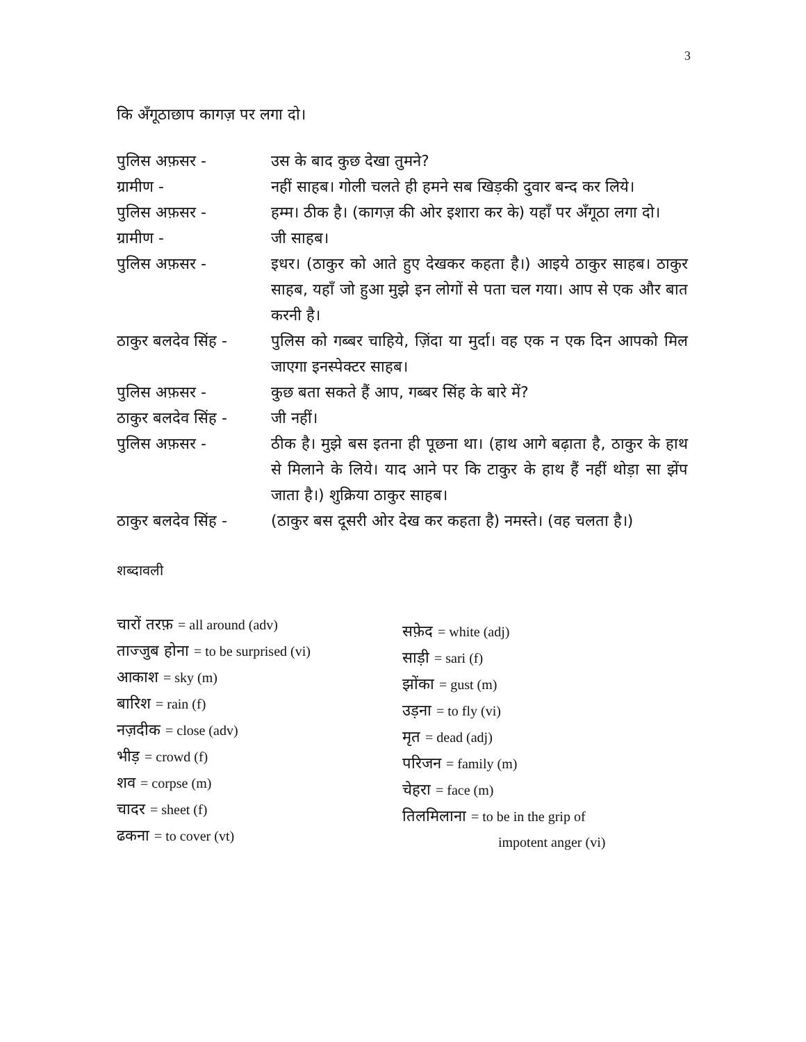3
कि अँगूठाछाप कागज़ पर लगा दो।
पुलिस अफ़सर -
उस के बाद कुछ देखा तुमने?
ग्रामीण -
नहीं साहब। गोली चलते ही हमने सब खिड़की दुवार बन्द कर लिये।
पुलिस अफ़सर -
हम्म। ठीक है। (कागज़ की ओर इशारा कर के) यहाँ पर अँगूठा लगा दो।
ग्रामीण -
जी साहब।
पुलिस अफ़सर -
इधर। (ठाकुर को आते हुए देखकर कहता है।) आइये ठाकुर साहब। ठाकुर साहब, यहाँ जो हुआ मुझे इन लोगों से पता चल गया। आप से एक और बात करनी है।
ठाकुर बलदेव सिंह -
पुलिस को गब्बर चाहिये, ज़िंदा या मुर्दा। वह एक न एक दिन आपको मिल जाएगा इनस्पेक्टर साहब।
पुलिस अफ़सर -
कुछ बता सकते हैं आप, गब्बर सिंह के बारे में?
ठाकुर बलदेव सिंह -
जी नहीं।
पुलिस अफ़सर -
ठीक है। मुझे बस इतना ही पूछना था। (हाथ आगे बढ़ाता है, ठाकुर के हाथ से मिलाने के लिये। याद आने पर कि टाकुर के हाथ हैं नहीं थोड़ा सा झेंप जाता है।) शुक्रिया ठाकुर साहब।
ठाकुर बलदेव सिंह -
(ठाकुर बस दूसरी ओर देख कर कहता है) नमस्ते। (वह चलता है।)
शब्दावली
चारों तरफ़ = all around (adv)
ताज्जुब होना = to be surprised (vi)
आकाश = sky (m)
बारिश = rain (f)
नज़दीक = close (adv)
भीड़ = crowd (f)
शव = corpse (m)
चादर = sheet (f)
ढकना = to cover (vt)
सफ़ेद = white (adj)
साड़ी = sari (f)
झोंका = gust (m)
उड़ना = to fly (vi)
मृत = dead (adj)
परिजन = family (m)
चेहरा = face (m)
तिलमिलाना = to be in the grip of
impotent anger (vi)